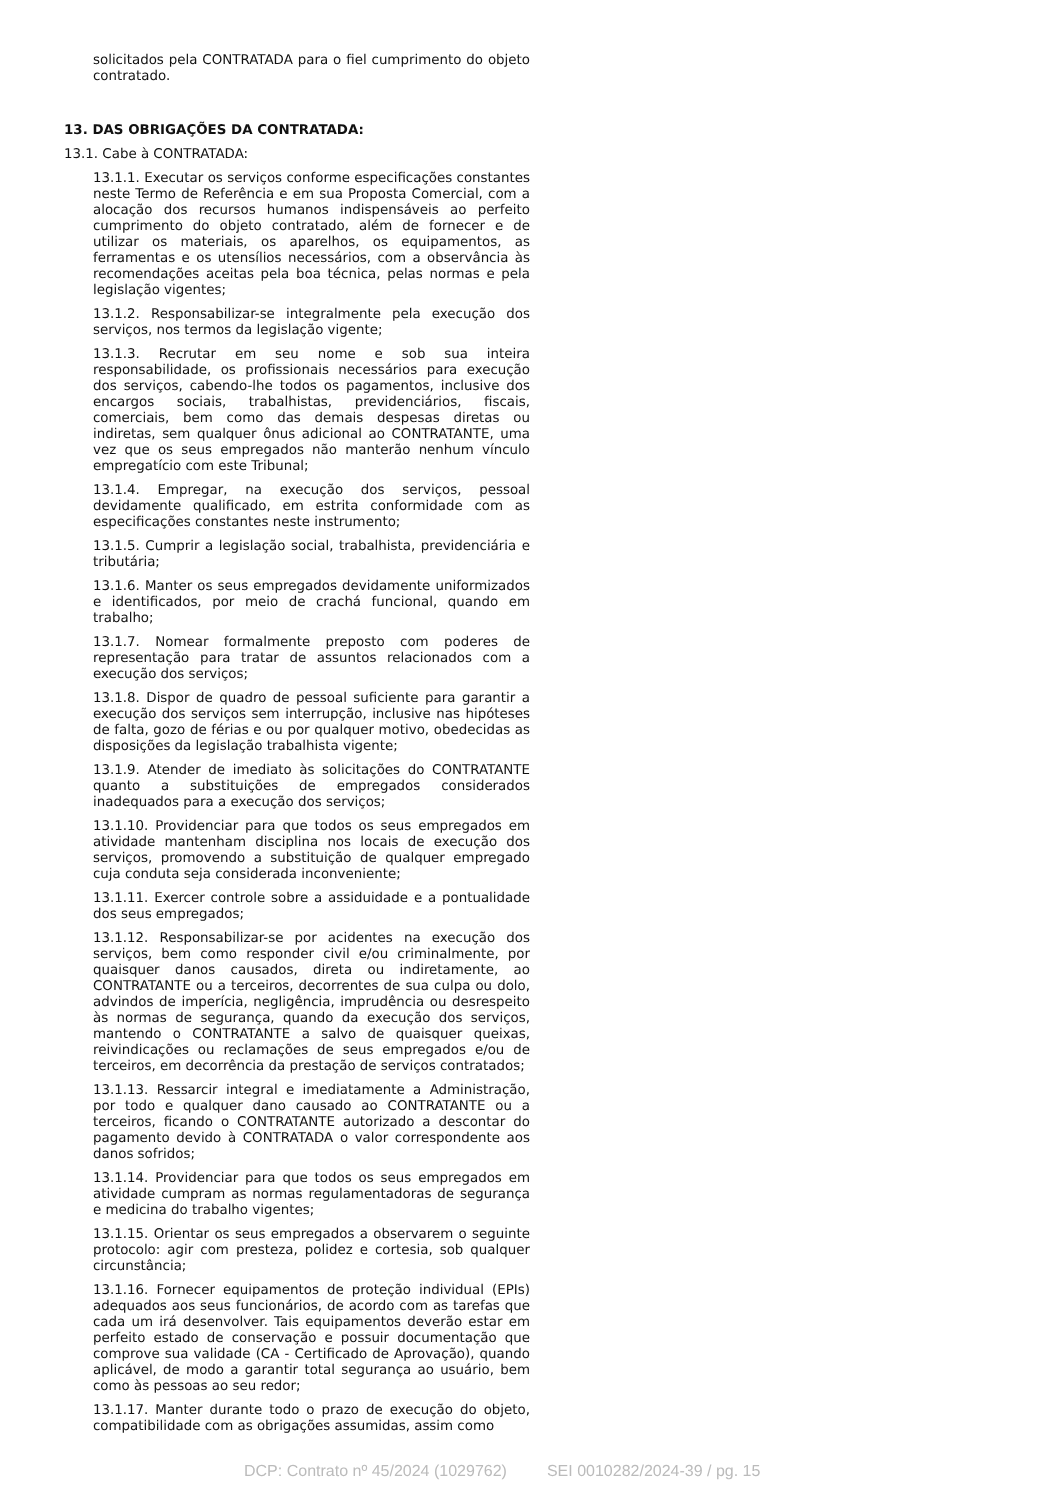solicitados pela CONTRATADA para o fiel cumprimento do objeto contratado.
13. DAS OBRIGAÇÕES DA CONTRATADA:
13.1. Cabe à CONTRATADA:
13.1.1. Executar os serviços conforme especificações constantes neste Termo de Referência e em sua Proposta Comercial, com a alocação dos recursos humanos indispensáveis ao perfeito cumprimento do objeto contratado, além de fornecer e de utilizar os materiais, os aparelhos, os equipamentos, as ferramentas e os utensílios necessários, com a observância às recomendações aceitas pela boa técnica, pelas normas e pela legislação vigentes;
13.1.2. Responsabilizar-se integralmente pela execução dos serviços, nos termos da legislação vigente;
13.1.3. Recrutar em seu nome e sob sua inteira responsabilidade, os profissionais necessários para execução dos serviços, cabendo-lhe todos os pagamentos, inclusive dos encargos sociais, trabalhistas, previdenciários, fiscais, comerciais, bem como das demais despesas diretas ou indiretas, sem qualquer ônus adicional ao CONTRATANTE, uma vez que os seus empregados não manterão nenhum vínculo empregatício com este Tribunal;
13.1.4. Empregar, na execução dos serviços, pessoal devidamente qualificado, em estrita conformidade com as especificações constantes neste instrumento;
13.1.5. Cumprir a legislação social, trabalhista, previdenciária e tributária;
13.1.6. Manter os seus empregados devidamente uniformizados e identificados, por meio de crachá funcional, quando em trabalho;
13.1.7. Nomear formalmente preposto com poderes de representação para tratar de assuntos relacionados com a execução dos serviços;
13.1.8. Dispor de quadro de pessoal suficiente para garantir a execução dos serviços sem interrupção, inclusive nas hipóteses de falta, gozo de férias e ou por qualquer motivo, obedecidas as disposições da legislação trabalhista vigente;
13.1.9. Atender de imediato às solicitações do CONTRATANTE quanto a substituições de empregados considerados inadequados para a execução dos serviços;
13.1.10. Providenciar para que todos os seus empregados em atividade mantenham disciplina nos locais de execução dos serviços, promovendo a substituição de qualquer empregado cuja conduta seja considerada inconveniente;
13.1.11. Exercer controle sobre a assiduidade e a pontualidade dos seus empregados;
13.1.12. Responsabilizar-se por acidentes na execução dos serviços, bem como responder civil e/ou criminalmente, por quaisquer danos causados, direta ou indiretamente, ao CONTRATANTE ou a terceiros, decorrentes de sua culpa ou dolo, advindos de imperícia, negligência, imprudência ou desrespeito às normas de segurança, quando da execução dos serviços, mantendo o CONTRATANTE a salvo de quaisquer queixas, reivindicações ou reclamações de seus empregados e/ou de terceiros, em decorrência da prestação de serviços contratados;
13.1.13. Ressarcir integral e imediatamente a Administração, por todo e qualquer dano causado ao CONTRATANTE ou a terceiros, ficando o CONTRATANTE autorizado a descontar do pagamento devido à CONTRATADA o valor correspondente aos danos sofridos;
13.1.14. Providenciar para que todos os seus empregados em atividade cumpram as normas regulamentadoras de segurança e medicina do trabalho vigentes;
13.1.15. Orientar os seus empregados a observarem o seguinte protocolo: agir com presteza, polidez e cortesia, sob qualquer circunstância;
13.1.16. Fornecer equipamentos de proteção individual (EPIs) adequados aos seus funcionários, de acordo com as tarefas que cada um irá desenvolver. Tais equipamentos deverão estar em perfeito estado de conservação e possuir documentação que comprove sua validade (CA - Certificado de Aprovação), quando aplicável, de modo a garantir total segurança ao usuário, bem como às pessoas ao seu redor;
13.1.17. Manter durante todo o prazo de execução do objeto, compatibilidade com as obrigações assumidas, assim como
DCP: Contrato nº 45/2024 (1029762) SEI 0010282/2024-39 / pg. 15